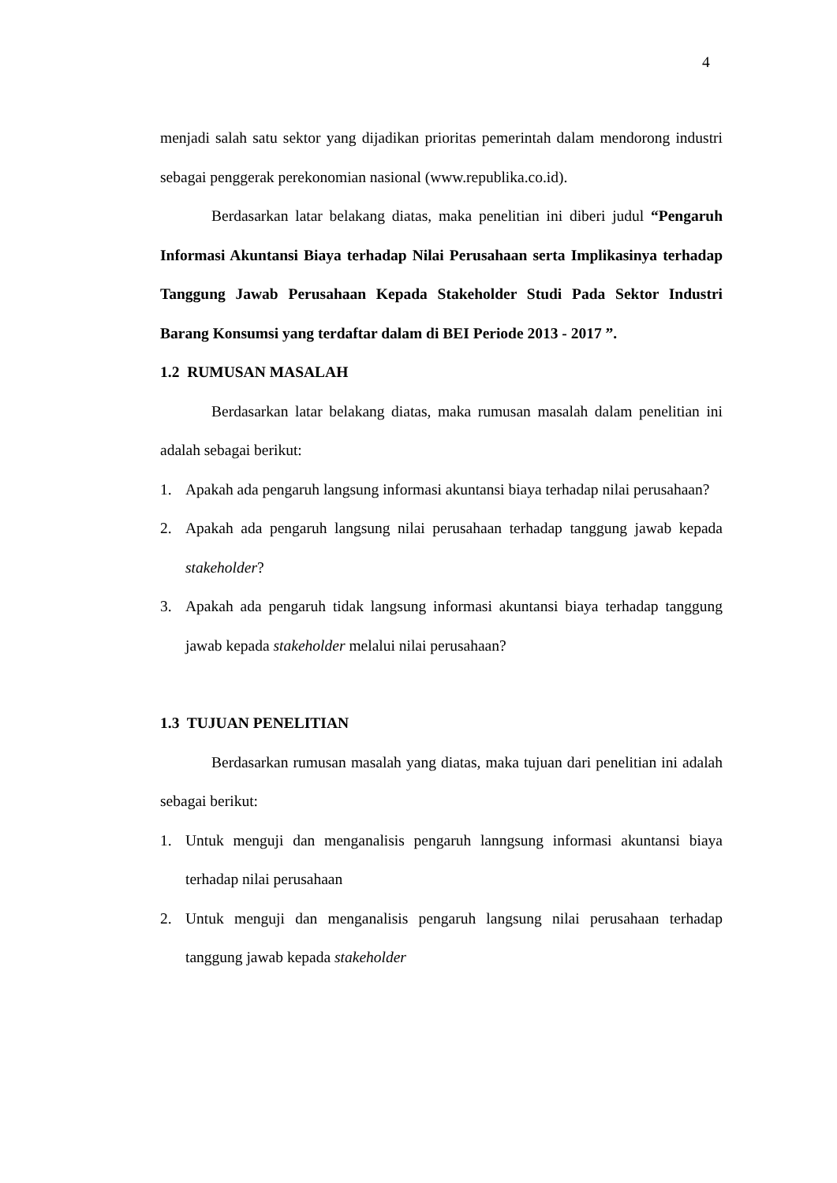4
menjadi salah satu sektor yang dijadikan prioritas pemerintah dalam mendorong industri sebagai penggerak perekonomian nasional (www.republika.co.id).
Berdasarkan latar belakang diatas, maka penelitian ini diberi judul “Pengaruh Informasi Akuntansi Biaya terhadap Nilai Perusahaan serta Implikasinya terhadap Tanggung Jawab Perusahaan Kepada Stakeholder Studi Pada Sektor Industri Barang Konsumsi yang terdaftar dalam di BEI Periode 2013 - 2017 ”.
1.2 RUMUSAN MASALAH
Berdasarkan latar belakang diatas, maka rumusan masalah dalam penelitian ini adalah sebagai berikut:
1. Apakah ada pengaruh langsung informasi akuntansi biaya terhadap nilai perusahaan?
2. Apakah ada pengaruh langsung nilai perusahaan terhadap tanggung jawab kepada stakeholder?
3. Apakah ada pengaruh tidak langsung informasi akuntansi biaya terhadap tanggung jawab kepada stakeholder melalui nilai perusahaan?
1.3 TUJUAN PENELITIAN
Berdasarkan rumusan masalah yang diatas, maka tujuan dari penelitian ini adalah sebagai berikut:
1. Untuk menguji dan menganalisis pengaruh lanngsung informasi akuntansi biaya terhadap nilai perusahaan
2. Untuk menguji dan menganalisis pengaruh langsung nilai perusahaan terhadap tanggung jawab kepada stakeholder